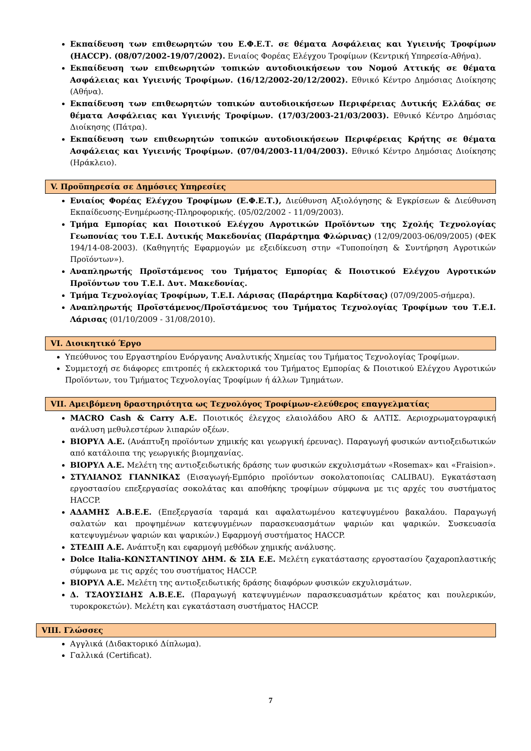Εκπαίδευση των επιθεωρητών του Ε.Φ.Ε.Τ. σε θέματα Ασφάλειας και Υγιεινής Τροφίμων (HACCP). (08/07/2002-19/07/2002). Ενιαίος Φορέας Ελέγχου Τροφίμων (Κεντρική Υπηρεσία-Αθήνα).
Εκπαίδευση των επιθεωρητών τοπικών αυτοδιοικήσεων του Νομού Αττικής σε θέματα Ασφάλειας και Υγιεινής Τροφίμων. (16/12/2002-20/12/2002). Εθνικό Κέντρο Δημόσιας Διοίκησης (Αθήνα).
Εκπαίδευση των επιθεωρητών τοπικών αυτοδιοικήσεων Περιφέρειας Δυτικής Ελλάδας σε θέματα Ασφάλειας και Υγιεινής Τροφίμων. (17/03/2003-21/03/2003). Εθνικό Κέντρο Δημόσιας Διοίκησης (Πάτρα).
Εκπαίδευση των επιθεωρητών τοπικών αυτοδιοικήσεων Περιφέρειας Κρήτης σε θέματα Ασφάλειας και Υγιεινής Τροφίμων. (07/04/2003-11/04/2003). Εθνικό Κέντρο Δημόσιας Διοίκησης (Ηράκλειο).
V. Προϋπηρεσία σε Δημόσιες Υπηρεσίες
Ενιαίος Φορέας Ελέγχου Τροφίμων (Ε.Φ.Ε.Τ.), Διεύθυνση Αξιολόγησης & Εγκρίσεων & Διεύθυνση Εκπαίδευσης-Ενημέρωσης-Πληροφορικής. (05/02/2002 - 11/09/2003).
Τμήμα Εμπορίας και Ποιοτικού Ελέγχου Αγροτικών Προϊόντων της Σχολής Τεχνολογίας Γεωπονίας του Τ.Ε.Ι. Δυτικής Μακεδονίας (Παράρτημα Φλώρινας) (12/09/2003-06/09/2005) (ΦΕΚ 194/14-08-2003). (Καθηγητής Εφαρμογών με εξειδίκευση στην «Τυποποίηση & Συντήρηση Αγροτικών Προϊόντων»).
Αναπληρωτής Προϊστάμενος του Τμήματος Εμπορίας & Ποιοτικού Ελέγχου Αγροτικών Προϊόντων του Τ.Ε.Ι. Δυτ. Μακεδονίας.
Τμήμα Τεχνολογίας Τροφίμων, Τ.Ε.Ι. Λάρισας (Παράρτημα Καρδίτσας) (07/09/2005-σήμερα).
Αναπληρωτής Προϊστάμενος/Προϊστάμενος του Τμήματος Τεχνολογίας Τροφίμων του Τ.Ε.Ι. Λάρισας (01/10/2009 - 31/08/2010).
VI. Διοικητικό Έργο
Υπεύθυνος του Εργαστηρίου Ενόργανης Αναλυτικής Χημείας του Τμήματος Τεχνολογίας Τροφίμων.
Συμμετοχή σε διάφορες επιτροπές ή εκλεκτορικά του Τμήματος Εμπορίας & Ποιοτικού Ελέγχου Αγροτικών Προϊόντων, του Τμήματος Τεχνολογίας Τροφίμων ή άλλων Τμημάτων.
VII. Αμειβόμενη δραστηριότητα ως Τεχνολόγος Τροφίμων-ελεύθερος επαγγελματίας
MACRO Cash & Carry A.E. Ποιοτικός έλεγχος ελαιολάδου ARO & ΑΛΤΙΣ. Αεριοχρωματογραφική ανάλυση μεθυλεστέρων λιπαρών οξέων.
ΒΙΟΡΥΛ Α.Ε. (Ανάπτυξη προϊόντων χημικής και γεωργική έρευνας). Παραγωγή φυσικών αντιοξειδωτικών από κατάλοιπα της γεωργικής βιομηχανίας.
ΒΙΟΡΥΛ Α.Ε. Μελέτη της αντιοξειδωτικής δράσης των φυσικών εκχυλισμάτων «Rosemax» και «Fraision».
ΣΤΥΛΙΑΝΟΣ ΓΙΑΝΝΙΚΑΣ (Εισαγωγή-Εμπόριο προϊόντων σοκολατοποιίας CALIBAU). Εγκατάσταση εργοστασίου επεξεργασίας σοκολάτας και αποθήκης τροφίμων σύμφωνα με τις αρχές του συστήματος HACCP.
ΑΔΑΜΗΣ Α.Β.Ε.Ε. (Επεξεργασία ταραμά και αφαλατωμένου κατεψυγμένου βακαλάου. Παραγωγή σαλατών και προψημένων κατεψυγμένων παρασκευασμάτων ψαριών και ψαρικών. Συσκευασία κατεψυγμένων ψαριών και ψαρικών.) Εφαρμογή συστήματος HACCP.
ΣΤΕΔΙΠ Α.Ε. Ανάπτυξη και εφαρμογή μεθόδων χημικής ανάλυσης.
Dolce Italia-ΚΩΝΣΤΑΝΤΙΝΟΥ ΔΗΜ. & ΣΙΑ Ε.Ε. Μελέτη εγκατάστασης εργοστασίου ζαχαροπλαστικής σύμφωνα με τις αρχές του συστήματος HACCP.
ΒΙΟΡΥΛ Α.Ε. Μελέτη της αντιοξειδωτικής δράσης διαφόρων φυσικών εκχυλισμάτων.
Δ. ΤΣΑΟΥΣΙΔΗΣ Α.Β.Ε.Ε. (Παραγωγή κατεψυγμένων παρασκευασμάτων κρέατος και πουλερικών, τυροκροκετών). Μελέτη και εγκατάσταση συστήματος HACCP.
VIII. Γλώσσες
Αγγλικά (Διδακτορικό Δίπλωμα).
Γαλλικά (Certificat).
7